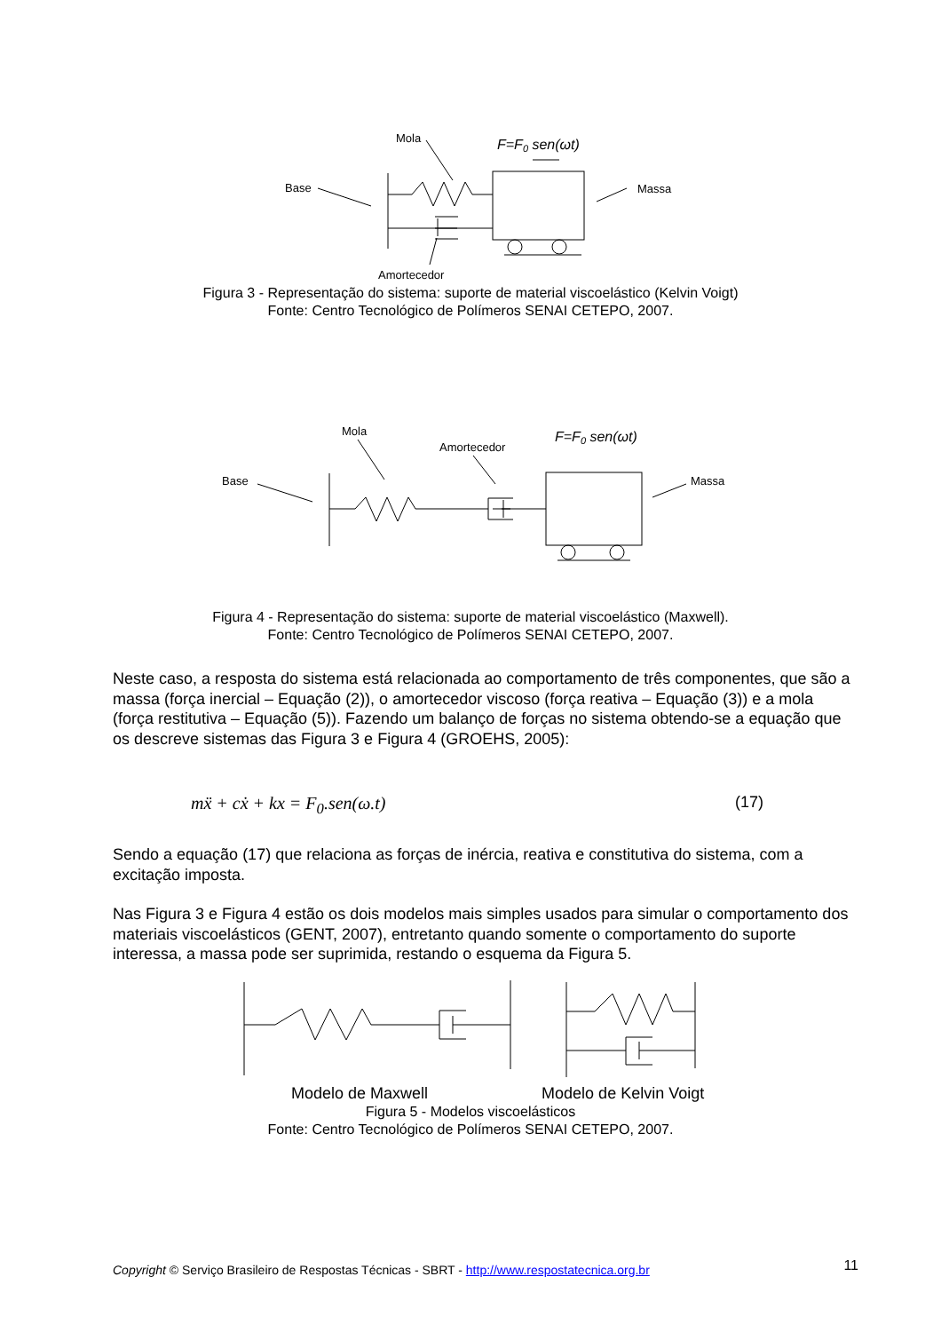Mola
F=F0 sen(ωt)
Base
Massa
Amortecedor
Figura 3 - Representação do sistema: suporte de material viscoelástico (Kelvin Voigt)
Fonte: Centro Tecnológico de Polímeros SENAI CETEPO, 2007.
Mola
Amortecedor
F=F0 sen(ωt)
Base
Massa
Figura 4 - Representação do sistema: suporte de material viscoelástico (Maxwell).
Fonte: Centro Tecnológico de Polímeros SENAI CETEPO, 2007.
Neste caso, a resposta do sistema está relacionada ao comportamento de três componentes, que são a massa (força inercial – Equação (2)), o amortecedor viscoso (força reativa – Equação (3)) e a mola (força restitutiva – Equação (5)). Fazendo um balanço de forças no sistema obtendo-se a equação que os descreve sistemas das Figura 3 e Figura 4 (GROEHS, 2005):
mẍ + cẋ + kx = F<sub>0</sub>.sen(ω.t) (17)
Sendo a equação (17) que relaciona as forças de inércia, reativa e constitutiva do sistema, com a excitação imposta.
Nas Figura 3 e Figura 4 estão os dois modelos mais simples usados para simular o comportamento dos materiais viscoelásticos (GENT, 2007), entretanto quando somente o comportamento do suporte interessa, a massa pode ser suprimida, restando o esquema da Figura 5.
Modelo de Maxwell Modelo de Kelvin Voigt
Figura 5 - Modelos viscoelásticos
Fonte: Centro Tecnológico de Polímeros SENAI CETEPO, 2007.
Copyright © Serviço Brasileiro de Respostas Técnicas - SBRT - http://www.respostatecnica.org.br 11